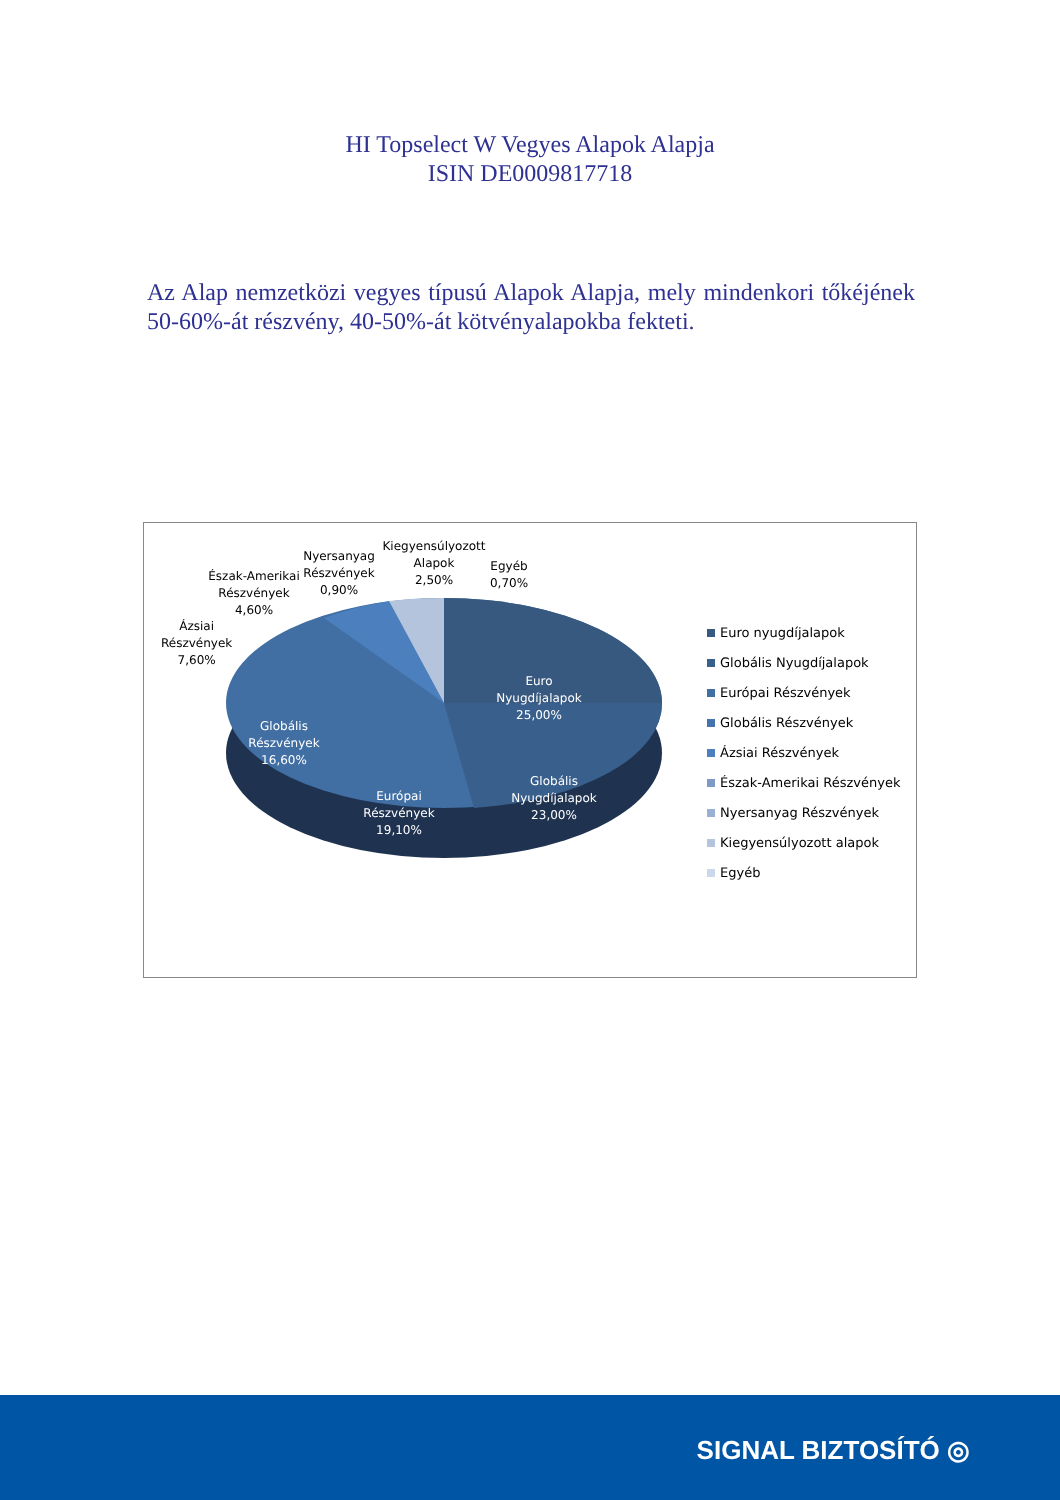HI Topselect W Vegyes Alapok Alapja
ISIN DE0009817718
Az Alap nemzetközi vegyes típusú Alapok Alapja, mely mindenkori tőkéjének 50-60%-át részvény, 40-50%-át kötvényalapokba fekteti.
Ázsiai
Részvények
7,60%
Észak-Amerikai
Részvények
4,60%
Nyersanyag
Részvények
0,90%
Kiegyensúlyozott
Alapok
2,50%
Egyéb
0,70%
Euro
Nyugdíjalapok
25,00%
Globális
Nyugdíjalapok
23,00%
Európai
Részvények
19,10%
Globális
Részvények
16,60%
Euro nyugdíjalapok
Globális Nyugdíjalapok
Európai Részvények
Globális Részvények
Ázsiai Részvények
Észak-Amerikai Részvények
Nyersanyag Részvények
Kiegyensúlyozott alapok
Egyéb
SIGNAL BIZTOSÍTÓ ◎